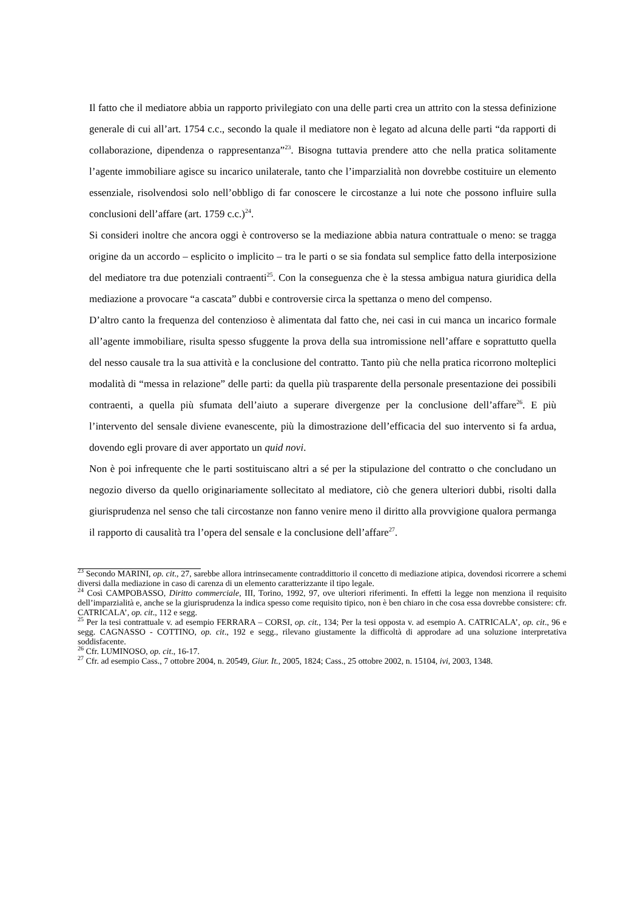Il fatto che il mediatore abbia un rapporto privilegiato con una delle parti crea un attrito con la stessa definizione generale di cui all’art. 1754 c.c., secondo la quale il mediatore non è legato ad alcuna delle parti “da rapporti di collaborazione, dipendenza o rappresentanza”<sup>23</sup>. Bisogna tuttavia prendere atto che nella pratica solitamente l’agente immobiliare agisce su incarico unilaterale, tanto che l’imparzialità non dovrebbe costituire un elemento essenziale, risolvendosi solo nell’obbligo di far conoscere le circostanze a lui note che possono influire sulla conclusioni dell’affare (art. 1759 c.c.)<sup>24</sup>.
Si consideri inoltre che ancora oggi è controverso se la mediazione abbia natura contrattuale o meno: se tragga origine da un accordo – esplicito o implicito – tra le parti o se sia fondata sul semplice fatto della interposizione del mediatore tra due potenziali contraenti<sup>25</sup>. Con la conseguenza che è la stessa ambigua natura giuridica della mediazione a provocare “a cascata” dubbi e controversie circa la spettanza o meno del compenso.
D’altro canto la frequenza del contenzioso è alimentata dal fatto che, nei casi in cui manca un incarico formale all’agente immobiliare, risulta spesso sfuggente la prova della sua intromissione nell’affare e soprattutto quella del nesso causale tra la sua attività e la conclusione del contratto. Tanto più che nella pratica ricorrono molteplici modalità di “messa in relazione” delle parti: da quella più trasparente della personale presentazione dei possibili contraenti, a quella più sfumata dell’aiuto a superare divergenze per la conclusione dell’affare<sup>26</sup>. E più l’intervento del sensale diviene evanescente, più la dimostrazione dell’efficacia del suo intervento si fa ardua, dovendo egli provare di aver apportato un quid novi.
Non è poi infrequente che le parti sostituiscano altri a sé per la stipulazione del contratto o che concludano un negozio diverso da quello originariamente sollecitato al mediatore, ciò che genera ulteriori dubbi, risolti dalla giurisprudenza nel senso che tali circostanze non fanno venire meno il diritto alla provvigione qualora permanga il rapporto di causalità tra l’opera del sensale e la conclusione dell’affare<sup>27</sup>.
<sup>23</sup> Secondo MARINI, op. cit., 27, sarebbe allora intrinsecamente contraddittorio il concetto di mediazione atipica, dovendosi ricorrere a schemi diversi dalla mediazione in caso di carenza di un elemento caratterizzante il tipo legale.
<sup>24</sup> Così CAMPOBASSO, Diritto commerciale, III, Torino, 1992, 97, ove ulteriori riferimenti. In effetti la legge non menziona il requisito dell’imparzialità e, anche se la giurisprudenza la indica spesso come requisito tipico, non è ben chiaro in che cosa essa dovrebbe consistere: cfr. CATRICALA’, op. cit., 112 e segg.
<sup>25</sup> Per la tesi contrattuale v. ad esempio FERRARA – CORSI, op. cit., 134; Per la tesi opposta v. ad esempio A. CATRICALA’, op. cit., 96 e segg. CAGNASSO - COTTINO, op. cit., 192 e segg., rilevano giustamente la difficoltà di approdare ad una soluzione interpretativa soddisfacente.
<sup>26</sup> Cfr. LUMINOSO, op. cit., 16-17.
<sup>27</sup> Cfr. ad esempio Cass., 7 ottobre 2004, n. 20549, Giur. It., 2005, 1824; Cass., 25 ottobre 2002, n. 15104, ivi, 2003, 1348.